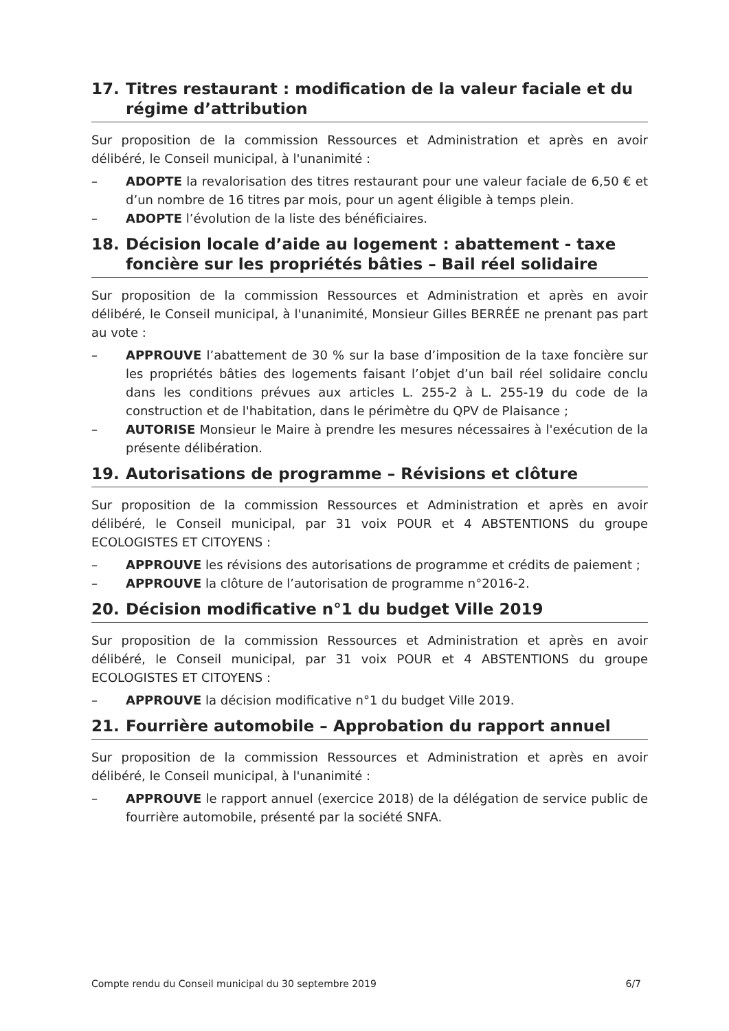17. Titres restaurant : modification de la valeur faciale et du régime d’attribution
Sur proposition de la commission Ressources et Administration et après en avoir délibéré, le Conseil municipal, à l'unanimité :
– ADOPTE la revalorisation des titres restaurant pour une valeur faciale de 6,50 € et d’un nombre de 16 titres par mois, pour un agent éligible à temps plein.
– ADOPTE l’évolution de la liste des bénéficiaires.
18. Décision locale d’aide au logement : abattement - taxe foncière sur les propriétés bâties – Bail réel solidaire
Sur proposition de la commission Ressources et Administration et après en avoir délibéré, le Conseil municipal, à l'unanimité, Monsieur Gilles BERRÉE ne prenant pas part au vote :
– APPROUVE l’abattement de 30 % sur la base d’imposition de la taxe foncière sur les propriétés bâties des logements faisant l’objet d’un bail réel solidaire conclu dans les conditions prévues aux articles L. 255-2 à L. 255-19 du code de la construction et de l'habitation, dans le périmètre du QPV de Plaisance ;
– AUTORISE Monsieur le Maire à prendre les mesures nécessaires à l'exécution de la présente délibération.
19. Autorisations de programme – Révisions et clôture
Sur proposition de la commission Ressources et Administration et après en avoir délibéré, le Conseil municipal, par 31 voix POUR et 4 ABSTENTIONS du groupe ECOLOGISTES ET CITOYENS :
– APPROUVE les révisions des autorisations de programme et crédits de paiement ;
– APPROUVE la clôture de l’autorisation de programme n°2016-2.
20. Décision modificative n°1 du budget Ville 2019
Sur proposition de la commission Ressources et Administration et après en avoir délibéré, le Conseil municipal, par 31 voix POUR et 4 ABSTENTIONS du groupe ECOLOGISTES ET CITOYENS :
– APPROUVE la décision modificative n°1 du budget Ville 2019.
21. Fourrière automobile – Approbation du rapport annuel
Sur proposition de la commission Ressources et Administration et après en avoir délibéré, le Conseil municipal, à l'unanimité :
– APPROUVE le rapport annuel (exercice 2018) de la délégation de service public de fourrière automobile, présenté par la société SNFA.
Compte rendu du Conseil municipal du 30 septembre 2019 6/7